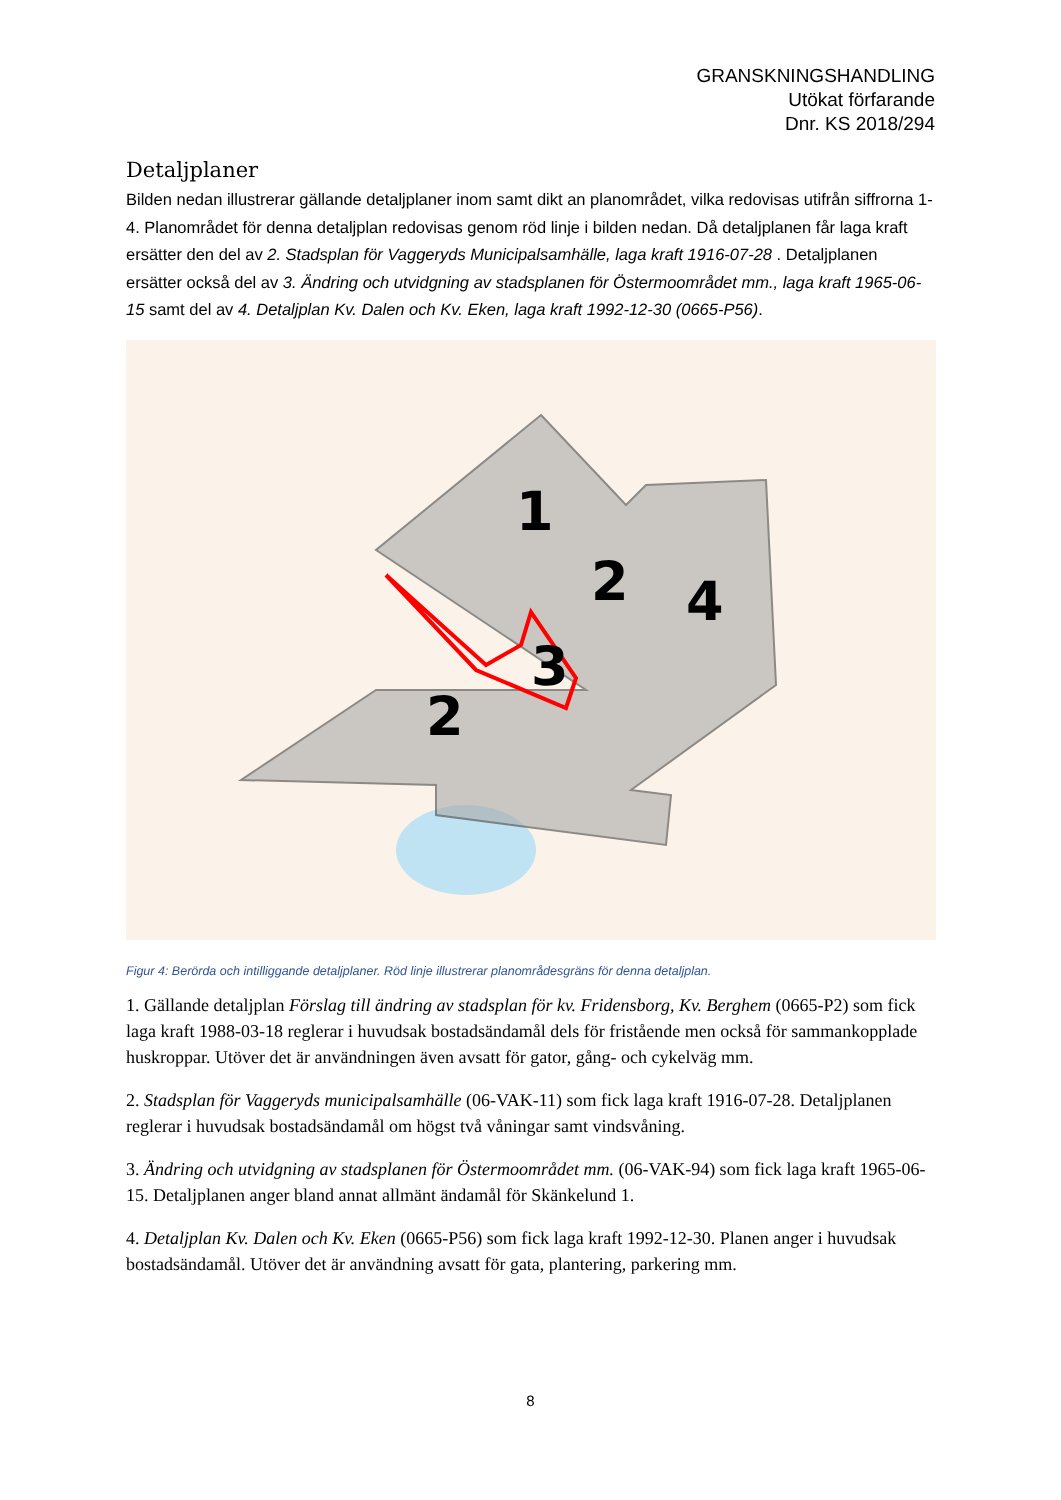GRANSKNINGSHANDLING
Utökat förfarande
Dnr. KS 2018/294
Detaljplaner
Bilden nedan illustrerar gällande detaljplaner inom samt dikt an planområdet, vilka redovisas utifrån siffrorna 1-4. Planområdet för denna detaljplan redovisas genom röd linje i bilden nedan. Då detaljplanen får laga kraft ersätter den del av 2. Stadsplan för Vaggeryds Municipalsamhälle, laga kraft 1916-07-28 . Detaljplanen ersätter också del av 3. Ändring och utvidgning av stadsplanen för Östermoområdet mm., laga kraft 1965-06-15 samt del av 4. Detaljplan Kv. Dalen och Kv. Eken, laga kraft 1992-12-30 (0665-P56).
1
2
4
3
2
Figur 4: Berörda och intilliggande detaljplaner. Röd linje illustrerar planområdesgräns för denna detaljplan.
1. Gällande detaljplan Förslag till ändring av stadsplan för kv. Fridensborg, Kv. Berghem (0665-P2) som fick laga kraft 1988-03-18 reglerar i huvudsak bostadsändamål dels för fristående men också för sammankopplade huskroppar. Utöver det är användningen även avsatt för gator, gång- och cykelväg mm.
2. Stadsplan för Vaggeryds municipalsamhälle (06-VAK-11) som fick laga kraft 1916-07-28. Detaljplanen reglerar i huvudsak bostadsändamål om högst två våningar samt vindsvåning.
3. Ändring och utvidgning av stadsplanen för Östermoområdet mm. (06-VAK-94) som fick laga kraft 1965-06-15. Detaljplanen anger bland annat allmänt ändamål för Skänkelund 1.
4. Detaljplan Kv. Dalen och Kv. Eken (0665-P56) som fick laga kraft 1992-12-30. Planen anger i huvudsak bostadsändamål. Utöver det är användning avsatt för gata, plantering, parkering mm.
8